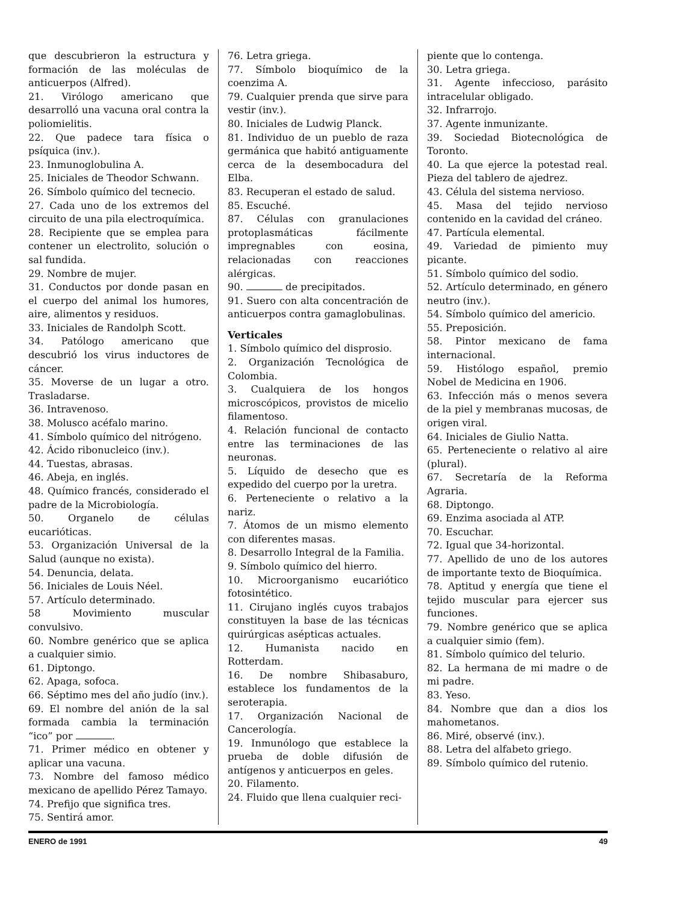que descubrieron la estructura y formación de las moléculas de anticuerpos (Alfred).
21. Virólogo americano que desarrolló una vacuna oral contra la poliomielitis.
22. Que padece tara física o psíquica (inv.).
23. Inmunoglobulina A.
25. Iniciales de Theodor Schwann.
26. Símbolo químico del tecnecio.
27. Cada uno de los extremos del circuito de una pila electroquímica.
28. Recipiente que se emplea para contener un electrolito, solución o sal fundida.
29. Nombre de mujer.
31. Conductos por donde pasan en el cuerpo del animal los humores, aire, alimentos y residuos.
33. Iniciales de Randolph Scott.
34. Patólogo americano que descubrió los virus inductores de cáncer.
35. Moverse de un lugar a otro. Trasladarse.
36. Intravenoso.
38. Molusco acéfalo marino.
41. Símbolo químico del nitrógeno.
42. Ácido ribonucleico (inv.).
44. Tuestas, abrasas.
46. Abeja, en inglés.
48. Químico francés, considerado el padre de la Microbiología.
50. Organelo de células eucarióticas.
53. Organización Universal de la Salud (aunque no exista).
54. Denuncia, delata.
56. Iniciales de Louis Néel.
57. Artículo determinado.
58 Movimiento muscular convulsivo.
60. Nombre genérico que se aplica a cualquier simio.
61. Diptongo.
62. Apaga, sofoca.
66. Séptimo mes del año judío (inv.).
69. El nombre del anión de la sal formada cambia la terminación “ico” por .
71. Primer médico en obtener y aplicar una vacuna.
73. Nombre del famoso médico mexicano de apellido Pérez Tamayo.
74. Prefijo que significa tres.
75. Sentirá amor.
76. Letra griega.
77. Símbolo bioquímico de la coenzima A.
79. Cualquier prenda que sirve para vestir (inv.).
80. Iniciales de Ludwig Planck.
81. Individuo de un pueblo de raza germánica que habitó antiguamente cerca de la desembocadura del Elba.
83. Recuperan el estado de salud.
85. Escuché.
87. Células con granulaciones protoplasmáticas fácilmente impregnables con eosina, relacionadas con reacciones alérgicas.
90. de precipitados.
91. Suero con alta concentración de anticuerpos contra gamaglobulinas.
Verticales
1. Símbolo químico del disprosio.
2. Organización Tecnológica de Colombia.
3. Cualquiera de los hongos microscópicos, provistos de micelio filamentoso.
4. Relación funcional de contacto entre las terminaciones de las neuronas.
5. Líquido de desecho que es expedido del cuerpo por la uretra.
6. Perteneciente o relativo a la nariz.
7. Átomos de un mismo elemento con diferentes masas.
8. Desarrollo Integral de la Familia.
9. Símbolo químico del hierro.
10. Microorganismo eucariótico fotosintético.
11. Cirujano inglés cuyos trabajos constituyen la base de las técnicas quirúrgicas asépticas actuales.
12. Humanista nacido en Rotterdam.
16. De nombre Shibasaburo, establece los fundamentos de la seroterapia.
17. Organización Nacional de Cancerología.
19. Inmunólogo que establece la prueba de doble difusión de antígenos y anticuerpos en geles.
20. Filamento.
24. Fluido que llena cualquier reci-
piente que lo contenga.
30. Letra griega.
31. Agente infeccioso, parásito intracelular obligado.
32. Infrarrojo.
37. Agente inmunizante.
39. Sociedad Biotecnológica de Toronto.
40. La que ejerce la potestad real. Pieza del tablero de ajedrez.
43. Célula del sistema nervioso.
45. Masa del tejido nervioso contenido en la cavidad del cráneo.
47. Partícula elemental.
49. Variedad de pimiento muy picante.
51. Símbolo químico del sodio.
52. Artículo determinado, en género neutro (inv.).
54. Símbolo químico del americio.
55. Preposición.
58. Pintor mexicano de fama internacional.
59. Histólogo español, premio Nobel de Medicina en 1906.
63. Infección más o menos severa de la piel y membranas mucosas, de origen viral.
64. Iniciales de Giulio Natta.
65. Perteneciente o relativo al aire (plural).
67. Secretaría de la Reforma Agraria.
68. Diptongo.
69. Enzima asociada al ATP.
70. Escuchar.
72. Igual que 34-horizontal.
77. Apellido de uno de los autores de importante texto de Bioquímica.
78. Aptitud y energía que tiene el tejido muscular para ejercer sus funciones.
79. Nombre genérico que se aplica a cualquier simio (fem).
81. Símbolo químico del telurio.
82. La hermana de mi madre o de mi padre.
83. Yeso.
84. Nombre que dan a dios los mahometanos.
86. Miré, observé (inv.).
88. Letra del alfabeto griego.
89. Símbolo químico del rutenio.
ENERO de 1991 49